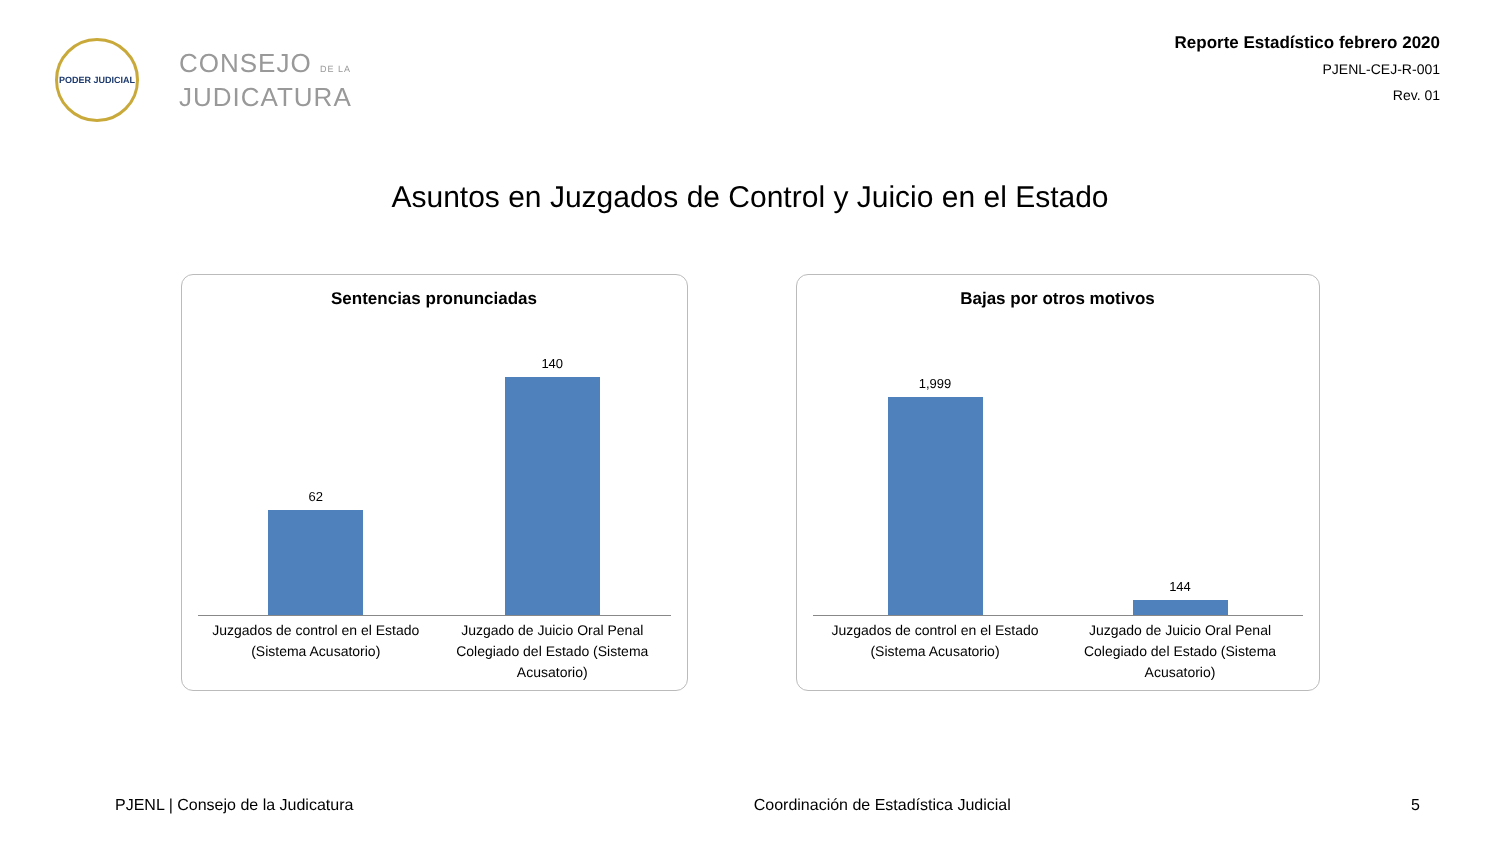PODER JUDICIAL
CONSEJO DE LA
JUDICATURA
Reporte Estadístico febrero 2020
PJENL-CEJ-R-001
Rev. 01
Asuntos en Juzgados de Control y Juicio en el Estado
Sentencias pronunciadas
62
140
Juzgados de control en el Estado (Sistema Acusatorio)
Juzgado de Juicio Oral Penal Colegiado del Estado (Sistema Acusatorio)
Bajas por otros motivos
1,999
144
Juzgados de control en el Estado (Sistema Acusatorio)
Juzgado de Juicio Oral Penal Colegiado del Estado (Sistema Acusatorio)
PJENL | Consejo de la Judicatura Coordinación de Estadística Judicial 5